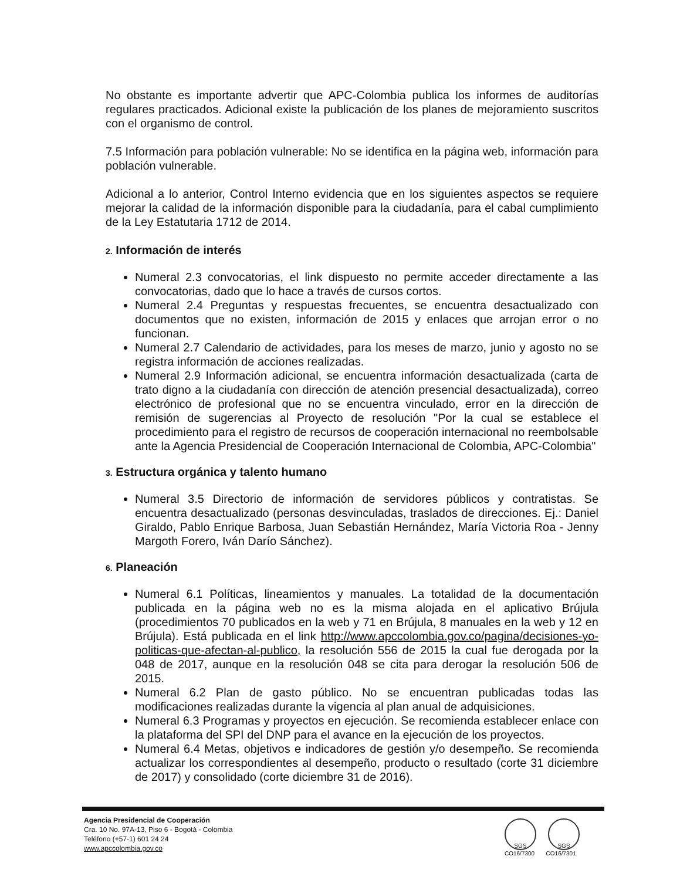No obstante es importante advertir que APC-Colombia publica los informes de auditorías regulares practicados. Adicional existe la publicación de los planes de mejoramiento suscritos con el organismo de control.
7.5 Información para población vulnerable: No se identifica en la página web, información para población vulnerable.
Adicional a lo anterior, Control Interno evidencia que en los siguientes aspectos se requiere mejorar la calidad de la información disponible para la ciudadanía, para el cabal cumplimiento de la Ley Estatutaria 1712 de 2014.
2. Información de interés
Numeral 2.3 convocatorias, el link dispuesto no permite acceder directamente a las convocatorias, dado que lo hace a través de cursos cortos.
Numeral 2.4 Preguntas y respuestas frecuentes, se encuentra desactualizado con documentos que no existen, información de 2015 y enlaces que arrojan error o no funcionan.
Numeral 2.7 Calendario de actividades, para los meses de marzo, junio y agosto no se registra información de acciones realizadas.
Numeral 2.9 Información adicional, se encuentra información desactualizada (carta de trato digno a la ciudadanía con dirección de atención presencial desactualizada), correo electrónico de profesional que no se encuentra vinculado, error en la dirección de remisión de sugerencias al Proyecto de resolución "Por la cual se establece el procedimiento para el registro de recursos de cooperación internacional no reembolsable ante la Agencia Presidencial de Cooperación Internacional de Colombia, APC-Colombia"
3. Estructura orgánica y talento humano
Numeral 3.5 Directorio de información de servidores públicos y contratistas. Se encuentra desactualizado (personas desvinculadas, traslados de direcciones. Ej.: Daniel Giraldo, Pablo Enrique Barbosa, Juan Sebastián Hernández, María Victoria Roa - Jenny Margoth Forero, Iván Darío Sánchez).
6. Planeación
Numeral 6.1 Políticas, lineamientos y manuales. La totalidad de la documentación publicada en la página web no es la misma alojada en el aplicativo Brújula (procedimientos 70 publicados en la web y 71 en Brújula, 8 manuales en la web y 12 en Brújula). Está publicada en el link http://www.apccolombia.gov.co/pagina/decisiones-yo-politicas-que-afectan-al-publico, la resolución 556 de 2015 la cual fue derogada por la 048 de 2017, aunque en la resolución 048 se cita para derogar la resolución 506 de 2015.
Numeral 6.2 Plan de gasto público. No se encuentran publicadas todas las modificaciones realizadas durante la vigencia al plan anual de adquisiciones.
Numeral 6.3 Programas y proyectos en ejecución. Se recomienda establecer enlace con la plataforma del SPI del DNP para el avance en la ejecución de los proyectos.
Numeral 6.4 Metas, objetivos e indicadores de gestión y/o desempeño. Se recomienda actualizar los correspondientes al desempeño, producto o resultado (corte 31 diciembre de 2017) y consolidado (corte diciembre 31 de 2016).
Agencia Presidencial de Cooperación
Cra. 10 No. 97A-13, Piso 6 - Bogotá - Colombia
Teléfono (+57-1) 601 24 24
www.apccolombia.gov.co
SGS SGS
CO16/7300 CO16/7301